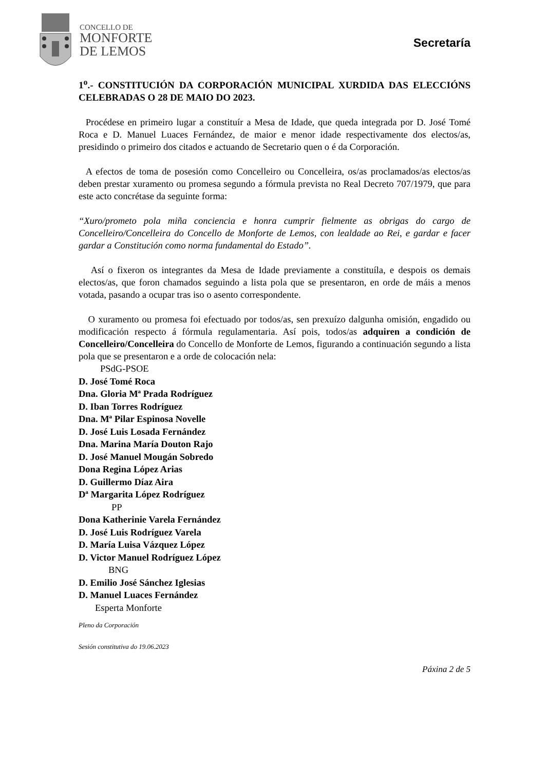CONCELLO DE
MONFORTE
DE LEMOS
Secretaría
1<sup>o</sup>.- CONSTITUCIÓN DA CORPORACIÓN MUNICIPAL XURDIDA DAS ELECCIÓNS CELEBRADAS O 28 DE MAIO DO 2023.
Procédese en primeiro lugar a constituír a Mesa de Idade, que queda integrada por D. José Tomé Roca e D. Manuel Luaces Fernández, de maior e menor idade respectivamente dos electos/as, presidindo o primeiro dos citados e actuando de Secretario quen o é da Corporación.
A efectos de toma de posesión como Concelleiro ou Concelleira, os/as proclamados/as electos/as deben prestar xuramento ou promesa segundo a fórmula prevista no Real Decreto 707/1979, que para este acto concrétase da seguinte forma:
“Xuro/prometo pola miña conciencia e honra cumprir fielmente as obrigas do cargo de Concelleiro/Concelleira do Concello de Monforte de Lemos, con lealdade ao Rei, e gardar e facer gardar a Constitución como norma fundamental do Estado”.
Así o fixeron os integrantes da Mesa de Idade previamente a constituíla, e despois os demais electos/as, que foron chamados seguindo a lista pola que se presentaron, en orde de máis a menos votada, pasando a ocupar tras iso o asento correspondente.
O xuramento ou promesa foi efectuado por todos/as, sen prexuízo dalgunha omisión, engadido ou modificación respecto á fórmula regulamentaria. Así pois, todos/as adquiren a condición de Concelleiro/Concelleira do Concello de Monforte de Lemos, figurando a continuación segundo a lista pola que se presentaron e a orde de colocación nela:
PSdG-PSOE
D. José Tomé Roca
Dna. Gloria Mª Prada Rodríguez
D. Iban Torres Rodríguez
Dna. Mª Pilar Espinosa Novelle
D. José Luis Losada Fernández
Dna. Marina María Douton Rajo
D. José Manuel Mougán Sobredo
Dona Regina López Arias
D. Guillermo Díaz Aira
Dª Margarita López Rodríguez
PP
Dona Katherinie Varela Fernández
D. José Luis Rodríguez Varela
D. María Luisa Vázquez López
D. Victor Manuel Rodríguez López
BNG
D. Emilio José Sánchez Iglesias
D. Manuel Luaces Fernández
Esperta Monforte
Pleno da Corporación
Sesión constitutiva do 19.06.2023
Páxina 2 de 5